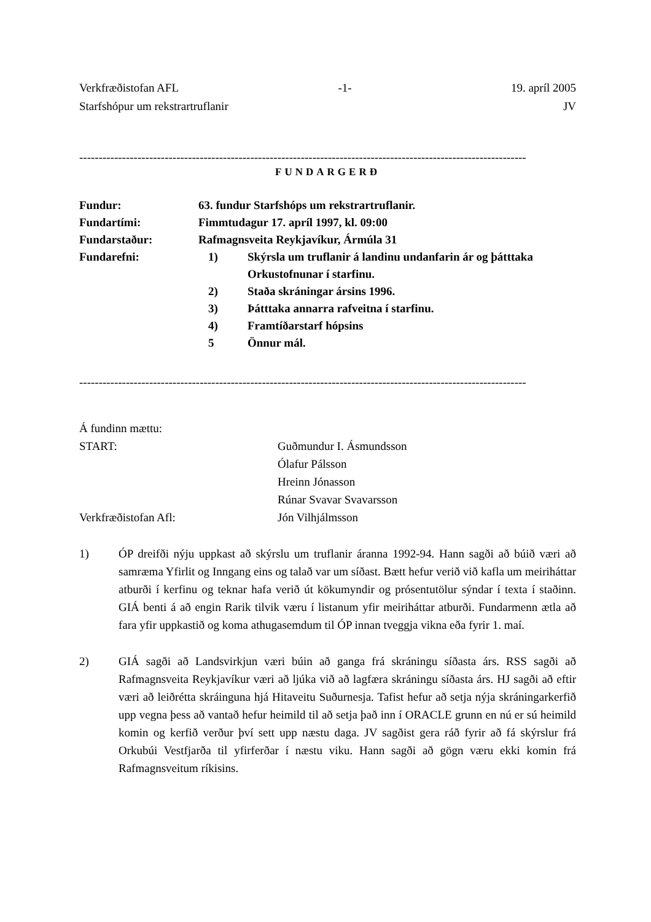Verkfræðistofan AFL -1- 19. apríl 2005
Starfshópur um rekstrartruflanir JV
-------------------------------------------------------------------------------------------------------------------
FUNDARGERÐ
Fundur: 63. fundur Starfshóps um rekstrartruflanir.
Fundartími: Fimmtudagur 17. apríl 1997, kl. 09:00
Fundarstaður: Rafmagnsveita Reykjavíkur, Ármúla 31
Fundarefni: 1) Skýrsla um truflanir á landinu undanfarin ár og þátttaka Orkustofnunar í starfinu.
2) Staða skráningar ársins 1996.
3) Þátttaka annarra rafveitna í starfinu.
4) Framtíðarstarf hópsins
5 Önnur mál.
-------------------------------------------------------------------------------------------------------------------
Á fundinn mættu:
START: Guðmundur I. Ásmundsson
Ólafur Pálsson
Hreinn Jónasson
Rúnar Svavar Svavarsson
Verkfræðistofan Afl: Jón Vilhjálmsson
1) ÓP dreifði nýju uppkast að skýrslu um truflanir áranna 1992-94. Hann sagði að búið væri að samræma Yfirlit og Inngang eins og talað var um síðast. Bætt hefur verið við kafla um meiriháttar atburði í kerfinu og teknar hafa verið út kökumyndir og prósentutölur sýndar í texta í staðinn. GIÁ benti á að engin Rarik tilvik væru í listanum yfir meiriháttar atburði. Fundarmenn ætla að fara yfir uppkastið og koma athugasemdum til ÓP innan tveggja vikna eða fyrir 1. maí.
2) GIÁ sagði að Landsvirkjun væri búin að ganga frá skráningu síðasta árs. RSS sagði að Rafmagnsveita Reykjavíkur væri að ljúka við að lagfæra skráningu síðasta árs. HJ sagði að eftir væri að leiðrétta skráinguna hjá Hitaveitu Suðurnesja. Tafist hefur að setja nýja skráningarkerfið upp vegna þess að vantað hefur heimild til að setja það inn í ORACLE grunn en nú er sú heimild komin og kerfið verður því sett upp næstu daga. JV sagðist gera ráð fyrir að fá skýrslur frá Orkubúi Vestfjarða til yfirferðar í næstu viku. Hann sagði að gögn væru ekki komin frá Rafmagnsveitum ríkisins.